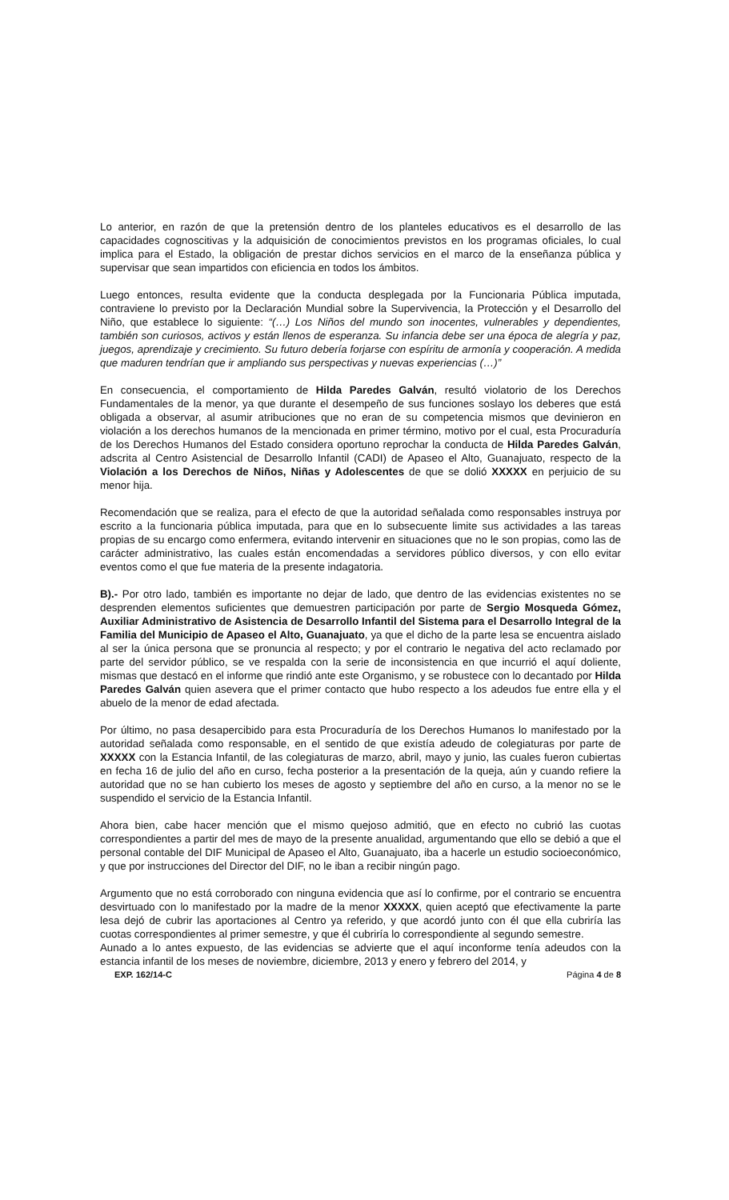Lo anterior, en razón de que la pretensión dentro de los planteles educativos es el desarrollo de las capacidades cognoscitivas y la adquisición de conocimientos previstos en los programas oficiales, lo cual implica para el Estado, la obligación de prestar dichos servicios en el marco de la enseñanza pública y supervisar que sean impartidos con eficiencia en todos los ámbitos.
Luego entonces, resulta evidente que la conducta desplegada por la Funcionaria Pública imputada, contraviene lo previsto por la Declaración Mundial sobre la Supervivencia, la Protección y el Desarrollo del Niño, que establece lo siguiente: “(…) Los Niños del mundo son inocentes, vulnerables y dependientes, también son curiosos, activos y están llenos de esperanza. Su infancia debe ser una época de alegría y paz, juegos, aprendizaje y crecimiento. Su futuro debería forjarse con espíritu de armonía y cooperación. A medida que maduren tendrían que ir ampliando sus perspectivas y nuevas experiencias (…)”
En consecuencia, el comportamiento de Hilda Paredes Galván, resultó violatorio de los Derechos Fundamentales de la menor, ya que durante el desempeño de sus funciones soslayo los deberes que está obligada a observar, al asumir atribuciones que no eran de su competencia mismos que devinieron en violación a los derechos humanos de la mencionada en primer término, motivo por el cual, esta Procuraduría de los Derechos Humanos del Estado considera oportuno reprochar la conducta de Hilda Paredes Galván, adscrita al Centro Asistencial de Desarrollo Infantil (CADI) de Apaseo el Alto, Guanajuato, respecto de la Violación a los Derechos de Niños, Niñas y Adolescentes de que se dolió XXXXX en perjuicio de su menor hija.
Recomendación que se realiza, para el efecto de que la autoridad señalada como responsables instruya por escrito a la funcionaria pública imputada, para que en lo subsecuente limite sus actividades a las tareas propias de su encargo como enfermera, evitando intervenir en situaciones que no le son propias, como las de carácter administrativo, las cuales están encomendadas a servidores público diversos, y con ello evitar eventos como el que fue materia de la presente indagatoria.
B).- Por otro lado, también es importante no dejar de lado, que dentro de las evidencias existentes no se desprenden elementos suficientes que demuestren participación por parte de Sergio Mosqueda Gómez, Auxiliar Administrativo de Asistencia de Desarrollo Infantil del Sistema para el Desarrollo Integral de la Familia del Municipio de Apaseo el Alto, Guanajuato, ya que el dicho de la parte lesa se encuentra aislado al ser la única persona que se pronuncia al respecto; y por el contrario le negativa del acto reclamado por parte del servidor público, se ve respalda con la serie de inconsistencia en que incurrió el aquí doliente, mismas que destacó en el informe que rindió ante este Organismo, y se robustece con lo decantado por Hilda Paredes Galván quien asevera que el primer contacto que hubo respecto a los adeudos fue entre ella y el abuelo de la menor de edad afectada.
Por último, no pasa desapercibido para esta Procuraduría de los Derechos Humanos lo manifestado por la autoridad señalada como responsable, en el sentido de que existía adeudo de colegiaturas por parte de XXXXX con la Estancia Infantil, de las colegiaturas de marzo, abril, mayo y junio, las cuales fueron cubiertas en fecha 16 de julio del año en curso, fecha posterior a la presentación de la queja, aún y cuando refiere la autoridad que no se han cubierto los meses de agosto y septiembre del año en curso, a la menor no se le suspendido el servicio de la Estancia Infantil.
Ahora bien, cabe hacer mención que el mismo quejoso admitió, que en efecto no cubrió las cuotas correspondientes a partir del mes de mayo de la presente anualidad, argumentando que ello se debió a que el personal contable del DIF Municipal de Apaseo el Alto, Guanajuato, iba a hacerle un estudio socioeconómico, y que por instrucciones del Director del DIF, no le iban a recibir ningún pago.
Argumento que no está corroborado con ninguna evidencia que así lo confirme, por el contrario se encuentra desvirtuado con lo manifestado por la madre de la menor XXXXX, quien aceptó que efectivamente la parte lesa dejó de cubrir las aportaciones al Centro ya referido, y que acordó junto con él que ella cubriría las cuotas correspondientes al primer semestre, y que él cubriría lo correspondiente al segundo semestre.
Aunado a lo antes expuesto, de las evidencias se advierte que el aquí inconforme tenía adeudos con la estancia infantil de los meses de noviembre, diciembre, 2013 y enero y febrero del 2014, y
EXP. 162/14-C Página 4 de 8